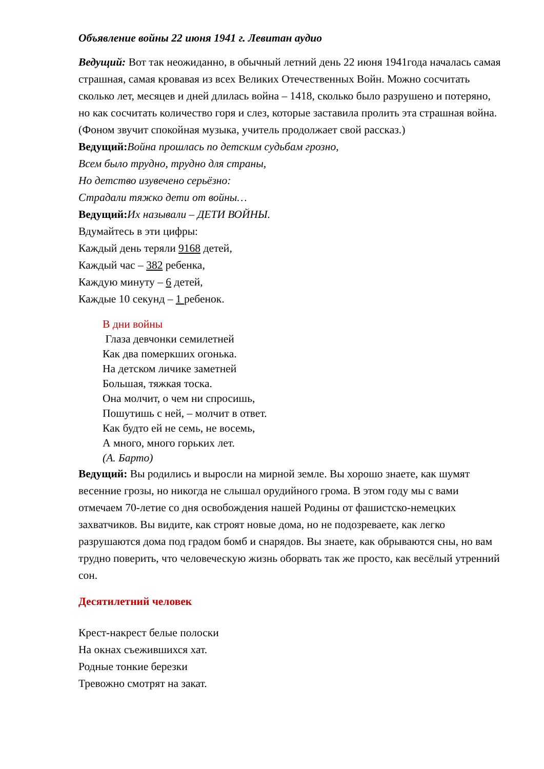Объявление войны 22 июня 1941 г. Левитан аудио
Ведущий: Вот так неожиданно, в обычный летний день 22 июня 1941года началась самая страшная, самая кровавая из всех Великих Отечественных Войн. Можно сосчитать сколько лет, месяцев и дней длилась война – 1418, сколько было разрушено и потеряно, но как сосчитать количество горя и слез, которые заставила пролить эта страшная война.
(Фоном звучит спокойная музыка, учитель продолжает свой рассказ.)
Ведущий: Война прошлась по детским судьбам грозно,
Всем было трудно, трудно для страны,
Но детство изувечено серьёзно:
Страдали тяжко дети от войны…
Ведущий: Их называли – ДЕТИ ВОЙНЫ.
Вдумайтесь в эти цифры:
Каждый день теряли 9168 детей,
Каждый час – 382 ребенка,
Каждую минуту – 6 детей,
Каждые 10 секунд – 1 ребенок.
В дни войны
Глаза девчонки семилетней
Как два померкших огонька.
На детском личике заметней
Большая, тяжкая тоска.
Она молчит, о чем ни спросишь,
Пошутишь с ней, – молчит в ответ.
Как будто ей не семь, не восемь,
А много, много горьких лет.
(А. Барто)
Ведущий: Вы родились и выросли на мирной земле. Вы хорошо знаете, как шумят весенние грозы, но никогда не слышал орудийного грома. В этом году мы с вами отмечаем 70-летие со дня освобождения нашей Родины от фашистско-немецких захватчиков. Вы видите, как строят новые дома, но не подозреваете, как легко разрушаются дома под градом бомб и снарядов. Вы знаете, как обрываются сны, но вам трудно поверить, что человеческую жизнь оборвать так же просто, как весёлый утренний сон.
Десятилетний человек
Крест-накрест белые полоски
На окнах съежившихся хат.
Родные тонкие березки
Тревожно смотрят на закат.